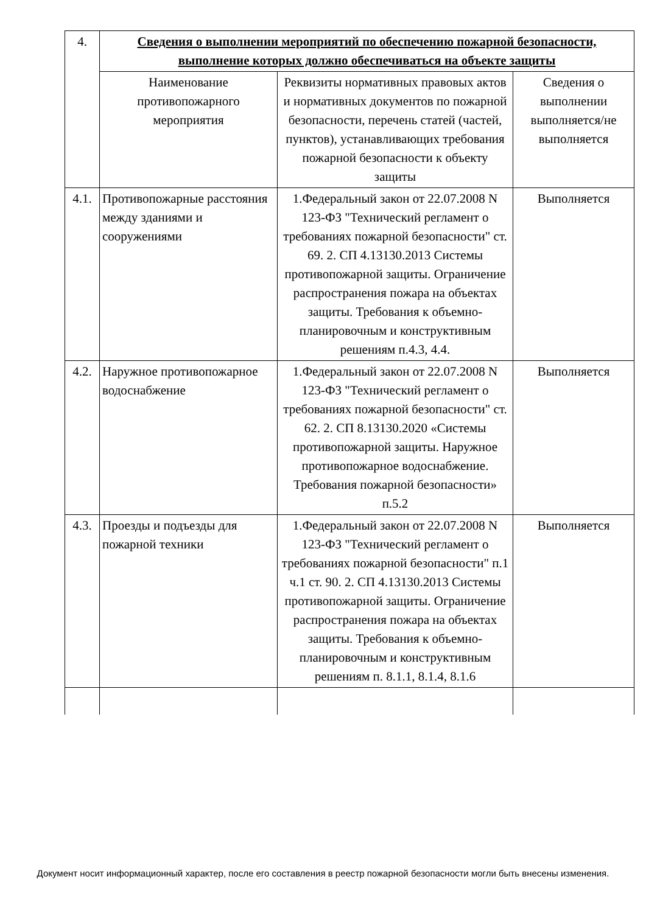| 4. | Сведения о выполнении мероприятий по обеспечению пожарной безопасности, выполнение которых должно обеспечиваться на объекте защиты | | |
| | Наименование противопожарного мероприятия | Реквизиты нормативных правовых актов и нормативных документов по пожарной безопасности, перечень статей (частей, пунктов), устанавливающих требования пожарной безопасности к объекту защиты | Сведения о выполнении выполняется/не выполняется |
| 4.1. | Противопожарные расстояния между зданиями и сооружениями | 1.Федеральный закон от 22.07.2008 N 123-ФЗ "Технический регламент о требованиях пожарной безопасности" ст. 69. 2. СП 4.13130.2013 Системы противопожарной защиты. Ограничение распространения пожара на объектах защиты. Требования к объемно-планировочным и конструктивным решениям п.4.3, 4.4. | Выполняется |
| 4.2. | Наружное противопожарное водоснабжение | 1.Федеральный закон от 22.07.2008 N 123-ФЗ "Технический регламент о требованиях пожарной безопасности" ст. 62. 2. СП 8.13130.2020 «Системы противопожарной защиты. Наружное противопожарное водоснабжение. Требования пожарной безопасности» п.5.2 | Выполняется |
| 4.3. | Проезды и подъезды для пожарной техники | 1.Федеральный закон от 22.07.2008 N 123-ФЗ "Технический регламент о требованиях пожарной безопасности" п.1 ч.1 ст. 90. 2. СП 4.13130.2013 Системы противопожарной защиты. Ограничение распространения пожара на объектах защиты. Требования к объемно-планировочным и конструктивным решениям п. 8.1.1, 8.1.4, 8.1.6 | Выполняется |
Документ носит информационный характер, после его составления в реестр пожарной безопасности могли быть внесены изменения.